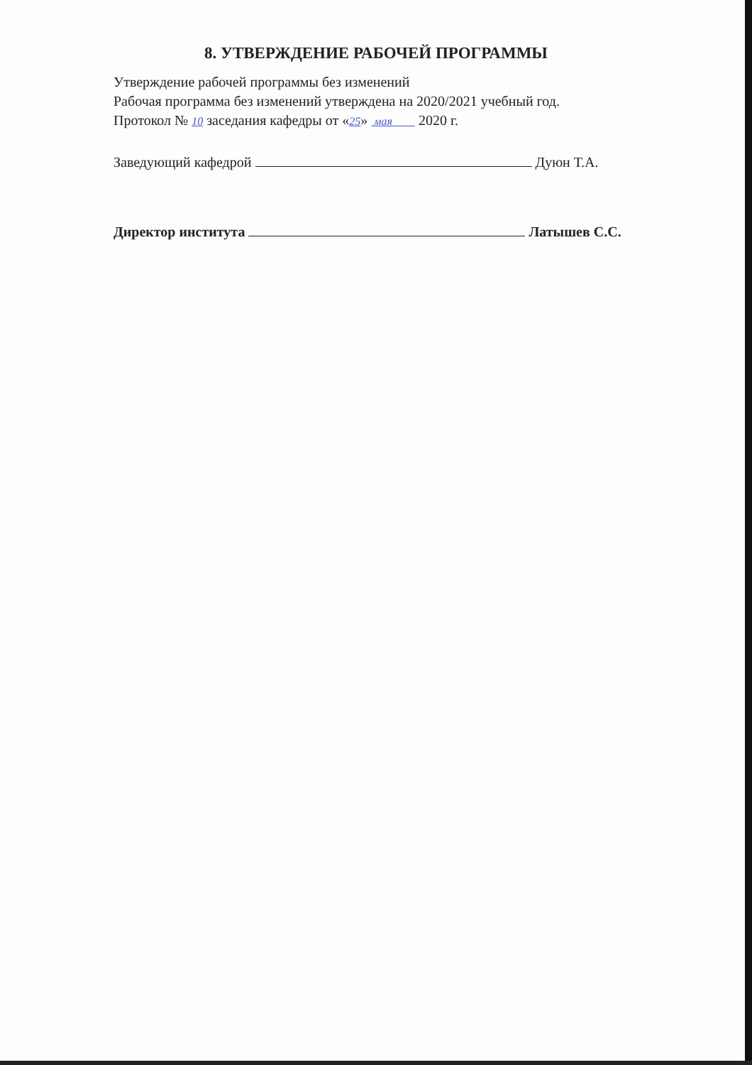8. УТВЕРЖДЕНИЕ РАБОЧЕЙ ПРОГРАММЫ
Утверждение рабочей программы без изменений
Рабочая программа без изменений утверждена на 2020/2021 учебный год.
Протокол № 10 заседания кафедры от «25» мая 2020 г.
Заведующий кафедрой Дуюн Т.А.
Директор института Латышев С.С.